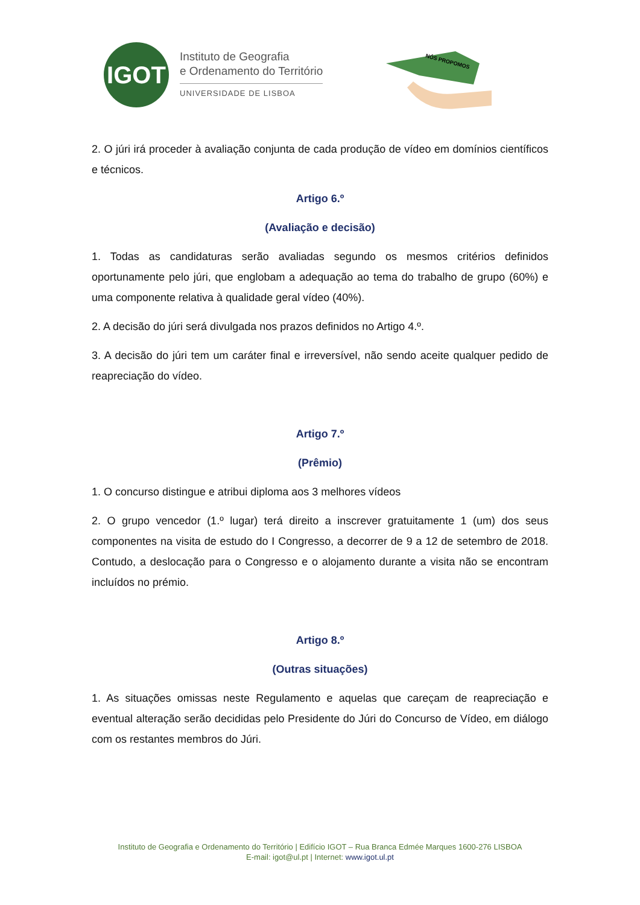IGOT
Instituto de Geografia
e Ordenamento do Território
UNIVERSIDADE DE LISBOA
NÓS PROPOMOS
2. O júri irá proceder à avaliação conjunta de cada produção de vídeo em domínios científicos e técnicos.
Artigo 6.º
(Avaliação e decisão)
1. Todas as candidaturas serão avaliadas segundo os mesmos critérios definidos oportunamente pelo júri, que englobam a adequação ao tema do trabalho de grupo (60%) e uma componente relativa à qualidade geral vídeo (40%).
2. A decisão do júri será divulgada nos prazos definidos no Artigo 4.º.
3. A decisão do júri tem um caráter final e irreversível, não sendo aceite qualquer pedido de reapreciação do vídeo.
Artigo 7.º
(Prêmio)
1. O concurso distingue e atribui diploma aos 3 melhores vídeos
2. O grupo vencedor (1.º lugar) terá direito a inscrever gratuitamente 1 (um) dos seus componentes na visita de estudo do I Congresso, a decorrer de 9 a 12 de setembro de 2018. Contudo, a deslocação para o Congresso e o alojamento durante a visita não se encontram incluídos no prémio.
Artigo 8.º
(Outras situações)
1. As situações omissas neste Regulamento e aquelas que careçam de reapreciação e eventual alteração serão decididas pelo Presidente do Júri do Concurso de Vídeo, em diálogo com os restantes membros do Júri.
Instituto de Geografia e Ordenamento do Território | Edifício IGOT – Rua Branca Edmée Marques 1600-276 LISBOA
E-mail: igot@ul.pt | Internet: www.igot.ul.pt